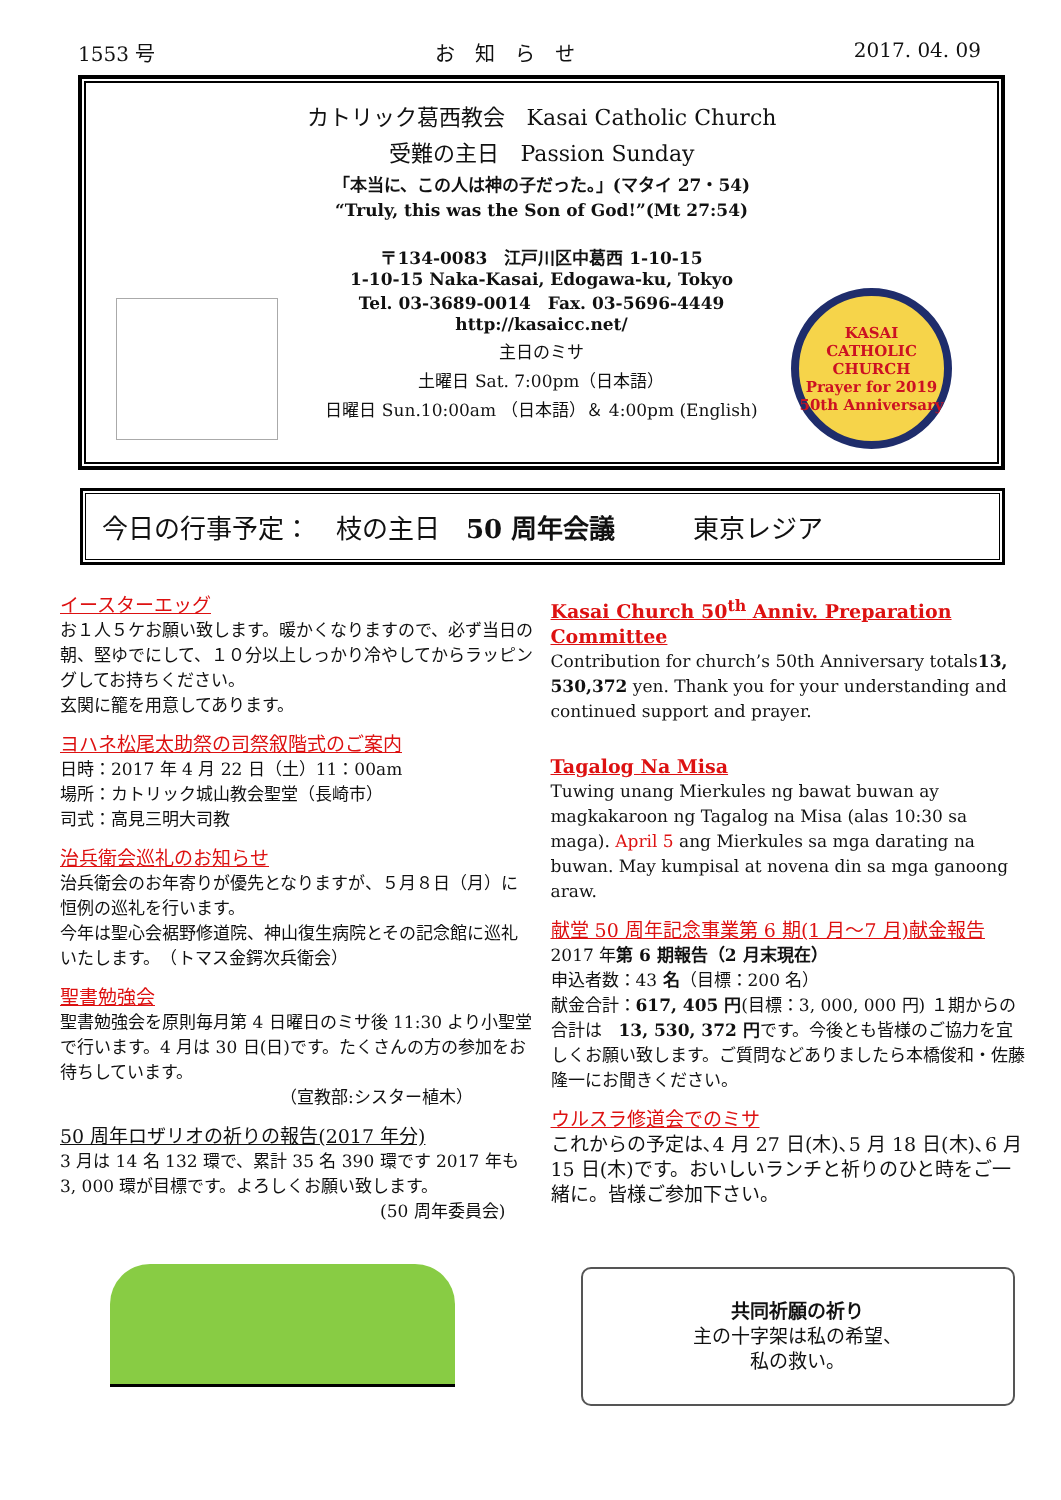1553 号 お　知　ら　せ 2017. 04. 09
カトリック葛西教会　Kasai Catholic Church
受難の主日　Passion Sunday
「本当に、この人は神の子だった。」(マタイ 27・54)
“Truly, this was the Son of God!”(Mt 27:54)
〒134-0083　江戸川区中葛西 1-10-15
1-10-15 Naka-Kasai, Edogawa-ku, Tokyo
Tel. 03-3689-0014　Fax. 03-5696-4449
http://kasaicc.net/
主日のミサ
土曜日 Sat. 7:00pm（日本語）
日曜日 Sun.10:00am （日本語）＆ 4:00pm (English)
KASAI CATHOLIC CHURCH
Prayer for 2019
50th Anniversary
今日の行事予定：　枝の主日　50 周年会議　　　東京レジア
イースターエッグ
お１人５ケお願い致します。暖かくなりますので、必ず当日の朝、堅ゆでにして、１０分以上しっかり冷やしてからラッピングしてお持ちください。
玄関に籠を用意してあります。
ヨハネ松尾太助祭の司祭叙階式のご案内
日時：2017 年 4 月 22 日（土）11：00am
場所：カトリック城山教会聖堂（長崎市）
司式：高見三明大司教
治兵衛会巡礼のお知らせ
治兵衛会のお年寄りが優先となりますが、５月８日（月）に恒例の巡礼を行います。
今年は聖心会裾野修道院、神山復生病院とその記念館に巡礼いたします。　（トマス金鍔次兵衛会）
聖書勉強会
聖書勉強会を原則毎月第 4 日曜日のミサ後 11:30 より小聖堂で行います。4 月は 30 日(日)です。たくさんの方の参加をお待ちしています。
（宣教部:シスター植木）
50 周年ロザリオの祈りの報告(2017 年分)
3 月は 14 名 132 環で、累計 35 名 390 環です 2017 年も 3, 000 環が目標です。よろしくお願い致します。
(50 周年委員会)
Kasai Church 50<sup>th</sup> Anniv. Preparation Committee
Contribution for church’s 50th Anniversary totals13, 530,372 yen. Thank you for your understanding and continued support and prayer.
Tagalog Na Misa
Tuwing unang Mierkules ng bawat buwan ay magkakaroon ng Tagalog na Misa (alas 10:30 sa maga). April 5 ang Mierkules sa mga darating na buwan. May kumpisal at novena din sa mga ganoong araw.
献堂 50 周年記念事業第 6 期(1 月～7 月)献金報告
2017 年第 6 期報告（2 月末現在）
申込者数：43 名（目標：200 名）
献金合計：617, 405 円(目標：3, 000, 000 円) １期からの合計は　13, 530, 372 円です。今後とも皆様のご協力を宜しくお願い致します。ご質問などありましたら本橋俊和・佐藤隆一にお聞きください。
ウルスラ修道会でのミサ
これからの予定は､4 月 27 日(木)､5 月 18 日(木)､6 月 15 日(木)です。おいしいランチと祈りのひと時をご一緒に。皆様ご参加下さい。
共同祈願の祈り
主の十字架は私の希望、
私の救い。